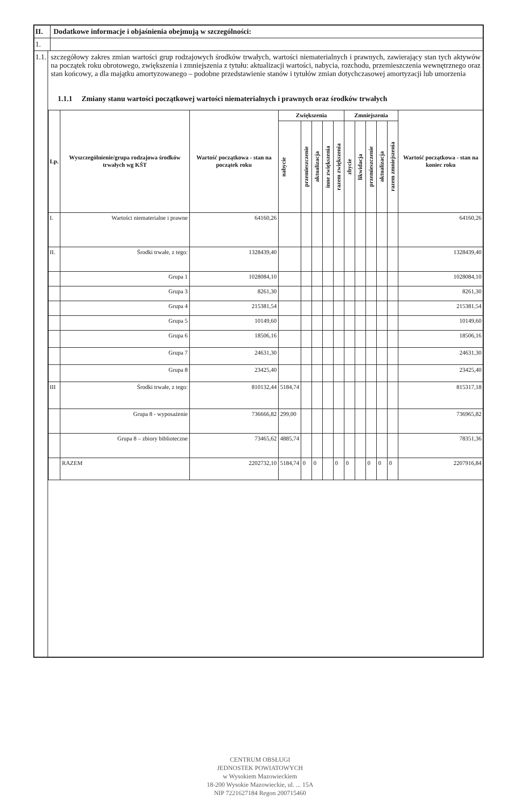II. Dodatkowe informacje i objaśnienia obejmują w szczególności:
1.
1.1.
szczegółowy zakres zmian wartości grup rodzajowych środków trwałych, wartości niematerialnych i prawnych, zawierający stan tych aktywów na początek roku obrotowego, zwiększenia i zmniejszenia z tytułu: aktualizacji wartości, nabycia, rozchodu, przemieszczenia wewnętrznego oraz stan końcowy, a dla majątku amortyzowanego – podobne przedstawienie stanów i tytułów zmian dotychczasowej amortyzacji lub umorzenia
1.1.1 Zmiany stanu wartości początkowej wartości niematerialnych i prawnych oraz środków trwałych
| Lp. | Wyszczególnienie/grupa rodzajowa środków trwałych wg KŚT | Wartość początkowa - stan na początek roku | Zwiększenia | | | | | Zmniejszenia | | | | | Wartość początkowa - stan na koniec roku |
| --- | --- | --- | --- | --- | --- | --- | --- | --- | --- | --- | --- | --- | --- |
| | | | nabycie | przemieszczenie | aktualizacja | inne zwiększenia | razem zwiększenia | zbycie | likwidacja | przemieszczenie | aktualizacja | razem zmniejszenia | |
| I. | Wartości niematerialne i prawne | 64160,26 | | | | | | | | | | | 64160,26 |
| II. | Środki trwałe, z tego: | 1328439,40 | | | | | | | | | | | 1328439,40 |
| | Grupa 1 | 1028084,10 | | | | | | | | | | | 1028084,10 |
| | Grupa 3 | 8261,30 | | | | | | | | | | | 8261,30 |
| | Grupa 4 | 215381,54 | | | | | | | | | | | 215381,54 |
| | Grupa 5 | 10149,60 | | | | | | | | | | | 10149,60 |
| | Grupa 6 | 18506,16 | | | | | | | | | | | 18506,16 |
| | Grupa 7 | 24631,30 | | | | | | | | | | | 24631,30 |
| | Grupa 8 | 23425,40 | | | | | | | | | | | 23425,40 |
| III | Środki trwałe, z tego: | 810132,44 | 5184,74 | | | | | | | | | | 815317,18 |
| | Grupa 8 - wyposażenie | 736666,82 | 299,00 | | | | | | | | | | 736965,82 |
| | Grupa 8 – zbiory biblioteczne | 73465,62 | 4885,74 | | | | | | | | | | 78351,36 |
| | RAZEM | 2202732,10 | 5184,74 | 0 | 0 | | 0 | 0 | | 0 | 0 | 0 | 2207916,84 |
CENTRUM OBSŁUGI
JEDNOSTEK POWIATOWYCH
w Wysokiem Mazowieckiem
18-200 Wysokie Mazowieckie, ul. ... 15A
NIP 7221627184 Regon 200715460